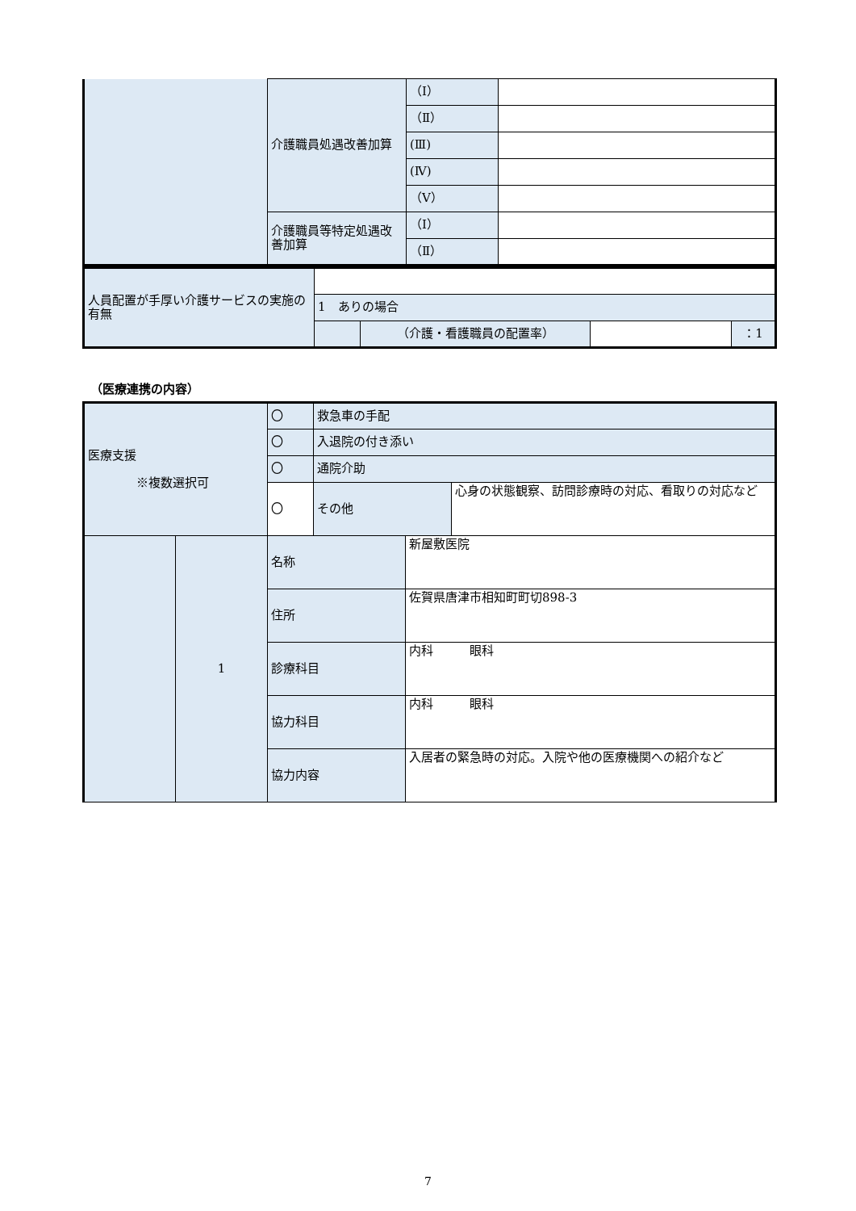| | 介護職員処遇改善加算 | （Ⅰ） | |
| | | （Ⅱ） | |
| | | (Ⅲ) | |
| | | (Ⅳ) | |
| | | （Ⅴ） | |
| | 介護職員等特定処遇改善加算 | （Ⅰ） | |
| | | （Ⅱ） | |
| 人員配置が手厚い介護サービスの実施の有無 | | | | |
| | 1 ありの場合 | | | |
| | | （介護・看護職員の配置率） | | ：1 |
（医療連携の内容）
| 医療支援 ※複数選択可 | | 〇 | 救急車の手配 | | |
| | | 〇 | 入退院の付き添い | | |
| | | 〇 | 通院介助 | | |
| | | 〇 | その他 | | 心身の状態観察、訪問診療時の対応、看取りの対応など |
| | 1 | 名称 | | 新屋敷医院 | |
| | | 住所 | | 佐賀県唐津市相知町町切898-3 | |
| | | 診療科目 | | 内科 眼科 | |
| | | 協力科目 | | 内科 眼科 | |
| | | 協力内容 | | 入居者の緊急時の対応。入院や他の医療機関への紹介など | |
7